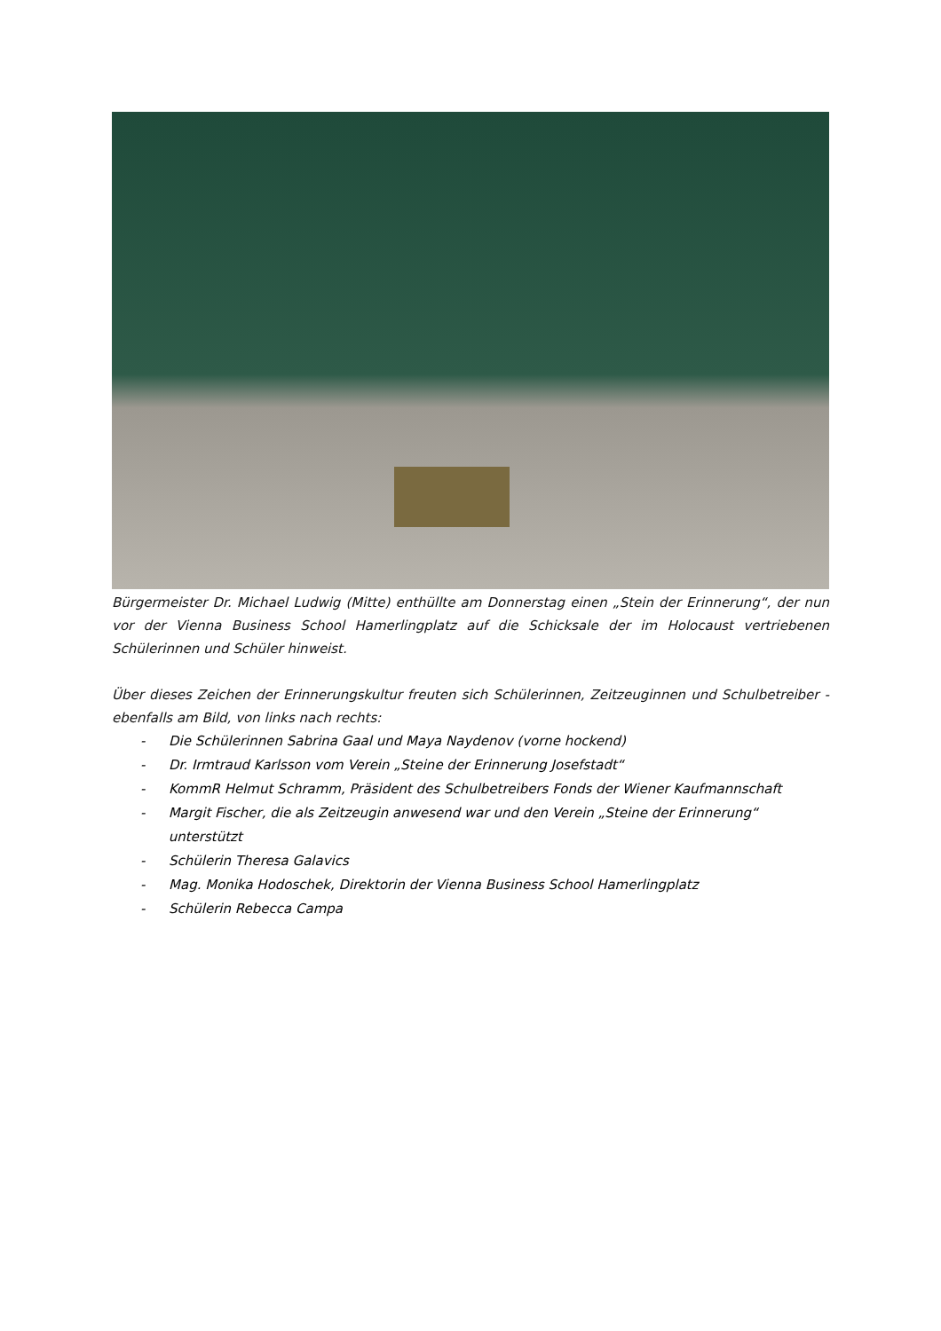Bürgermeister Dr. Michael Ludwig (Mitte) enthüllte am Donnerstag einen „Stein der Erinnerung“, der nun vor der Vienna Business School Hamerlingplatz auf die Schicksale der im Holocaust vertriebenen Schülerinnen und Schüler hinweist.
Über dieses Zeichen der Erinnerungskultur freuten sich Schülerinnen, Zeitzeuginnen und Schulbetreiber - ebenfalls am Bild, von links nach rechts:
- Die Schülerinnen Sabrina Gaal und Maya Naydenov (vorne hockend)
- Dr. Irmtraud Karlsson vom Verein „Steine der Erinnerung Josefstadt“
- KommR Helmut Schramm, Präsident des Schulbetreibers Fonds der Wiener Kaufmannschaft
- Margit Fischer, die als Zeitzeugin anwesend war und den Verein „Steine der Erinnerung“ unterstützt
- Schülerin Theresa Galavics
- Mag. Monika Hodoschek, Direktorin der Vienna Business School Hamerlingplatz
- Schülerin Rebecca Campa